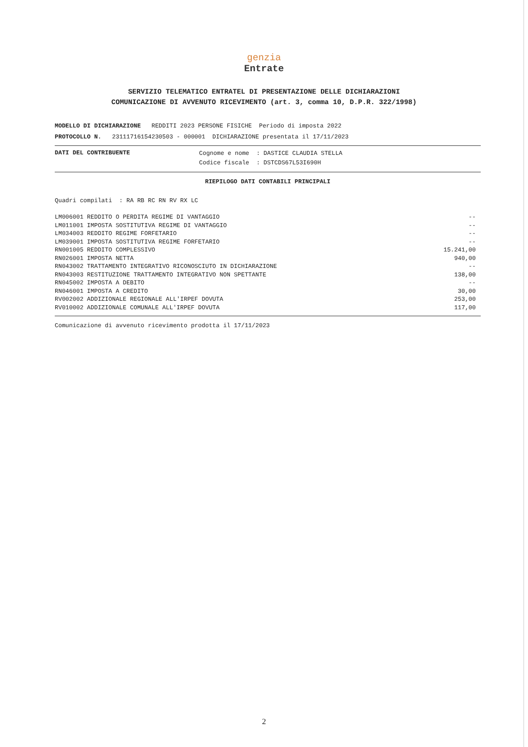genzia
Entrate
SERVIZIO TELEMATICO ENTRATEL DI PRESENTAZIONE DELLE DICHIARAZIONI
COMUNICAZIONE DI AVVENUTO RICEVIMENTO (art. 3, comma 10, D.P.R. 322/1998)
MODELLO DI DICHIARAZIONE REDDITI 2023 PERSONE FISICHE Periodo di imposta 2022
PROTOCOLLO N. 23111716154230503 - 000001 DICHIARAZIONE presentata il 17/11/2023
| DATI DEL CONTRIBUENTE | Cognome e nome : DASTICE CLAUDIA STELLA Codice fiscale : DSTCDS67L53I690H |
RIEPILOGO DATI CONTABILI PRINCIPALI
Quadri compilati : RA RB RC RN RV RX LC
| LM006001 REDDITO O PERDITA REGIME DI VANTAGGIO | -- |
| LM011001 IMPOSTA SOSTITUTIVA REGIME DI VANTAGGIO | -- |
| LM034003 REDDITO REGIME FORFETARIO | -- |
| LM039001 IMPOSTA SOSTITUTIVA REGIME FORFETARIO | -- |
| RN001005 REDDITO COMPLESSIVO | 15.241,00 |
| RN026001 IMPOSTA NETTA | 940,00 |
| RN043002 TRATTAMENTO INTEGRATIVO RICONOSCIUTO IN DICHIARAZIONE | -- |
| RN043003 RESTITUZIONE TRATTAMENTO INTEGRATIVO NON SPETTANTE | 138,00 |
| RN045002 IMPOSTA A DEBITO | -- |
| RN046001 IMPOSTA A CREDITO | 30,00 |
| RV002002 ADDIZIONALE REGIONALE ALL'IRPEF DOVUTA | 253,00 |
| RV010002 ADDIZIONALE COMUNALE ALL'IRPEF DOVUTA | 117,00 |
Comunicazione di avvenuto ricevimento prodotta il 17/11/2023
2